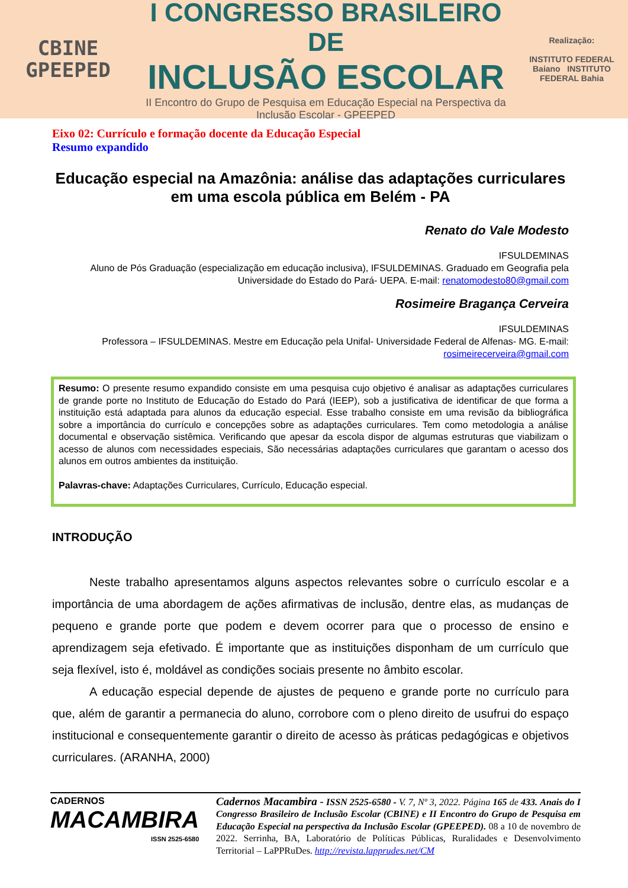CBINE
GPEEPED
I CONGRESSO BRASILEIRO DE
INCLUSÃO ESCOLAR
II Encontro do Grupo de Pesquisa em Educação Especial na Perspectiva da
Inclusão Escolar - GPEEPED
Realização:
INSTITUTO FEDERAL Baiano INSTITUTO FEDERAL Bahia
Eixo 02: Currículo e formação docente da Educação Especial
Resumo expandido
Educação especial na Amazônia: análise das adaptações curriculares em uma escola pública em Belém - PA
Renato do Vale Modesto
IFSULDEMINAS
Aluno de Pós Graduação (especialização em educação inclusiva), IFSULDEMINAS. Graduado em Geografia pela Universidade do Estado do Pará- UEPA. E-mail: renatomodesto80@gmail.com
Rosimeire Bragança Cerveira
IFSULDEMINAS
Professora – IFSULDEMINAS. Mestre em Educação pela Unifal- Universidade Federal de Alfenas- MG. E-mail: rosimeirecerveira@gmail.com
Resumo: O presente resumo expandido consiste em uma pesquisa cujo objetivo é analisar as adaptações curriculares de grande porte no Instituto de Educação do Estado do Pará (IEEP), sob a justificativa de identificar de que forma a instituição está adaptada para alunos da educação especial. Esse trabalho consiste em uma revisão da bibliográfica sobre a importância do currículo e concepções sobre as adaptações curriculares. Tem como metodologia a análise documental e observação sistêmica. Verificando que apesar da escola dispor de algumas estruturas que viabilizam o acesso de alunos com necessidades especiais, São necessárias adaptações curriculares que garantam o acesso dos alunos em outros ambientes da instituição.
Palavras-chave: Adaptações Curriculares, Currículo, Educação especial.
INTRODUÇÃO
Neste trabalho apresentamos alguns aspectos relevantes sobre o currículo escolar e a importância de uma abordagem de ações afirmativas de inclusão, dentre elas, as mudanças de pequeno e grande porte que podem e devem ocorrer para que o processo de ensino e aprendizagem seja efetivado. É importante que as instituições disponham de um currículo que seja flexível, isto é, moldável as condições sociais presente no âmbito escolar.
A educação especial depende de ajustes de pequeno e grande porte no currículo para que, além de garantir a permanecia do aluno, corrobore com o pleno direito de usufrui do espaço institucional e consequentemente garantir o direito de acesso às práticas pedagógicas e objetivos curriculares. (ARANHA, 2000)
CADERNOS
MACAMBIRA
ISSN 2525-6580
Cadernos Macambira - ISSN 2525-6580 - V. 7, Nº 3, 2022. Página 165 de 433. Anais do I Congresso Brasileiro de Inclusão Escolar (CBINE) e II Encontro do Grupo de Pesquisa em Educação Especial na perspectiva da Inclusão Escolar (GPEEPED). 08 a 10 de novembro de 2022. Serrinha, BA, Laboratório de Políticas Públicas, Ruralidades e Desenvolvimento Territorial – LaPPRuDes. http://revista.lapprudes.net/CM